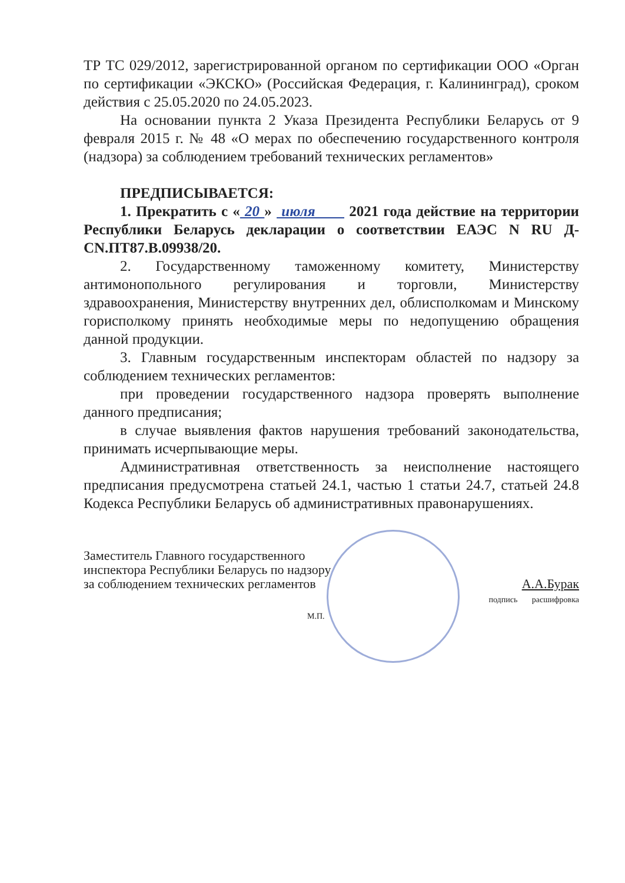ТР ТС 029/2012, зарегистрированной органом по сертификации ООО «Орган по сертификации «ЭКСКО» (Российская Федерация, г. Калининград), сроком действия с 25.05.2020 по 24.05.2023.
На основании пункта 2 Указа Президента Республики Беларусь от 9 февраля 2015 г. № 48 «О мерах по обеспечению государственного контроля (надзора) за соблюдением требований технических регламентов»
ПРЕДПИСЫВАЕТСЯ:
1. Прекратить с « 20 » июля 2021 года действие на территории Республики Беларусь декларации о соответствии ЕАЭС N RU Д-CN.ПТ87.В.09938/20.
2. Государственному таможенному комитету, Министерству антимонопольного регулирования и торговли, Министерству здравоохранения, Министерству внутренних дел, облисполкомам и Минскому горисполкому принять необходимые меры по недопущению обращения данной продукции.
3. Главным государственным инспекторам областей по надзору за соблюдением технических регламентов:
при проведении государственного надзора проверять выполнение данного предписания;
в случае выявления фактов нарушения требований законодательства, принимать исчерпывающие меры.
Административная ответственность за неисполнение настоящего предписания предусмотрена статьей 24.1, частью 1 статьи 24.7, статьей 24.8 Кодекса Республики Беларусь об административных правонарушениях.
Заместитель Главного государственного
инспектора Республики Беларусь по надзору
за соблюдением технических регламентов
А.А.Бурак
подпись расшифровка
М.П.